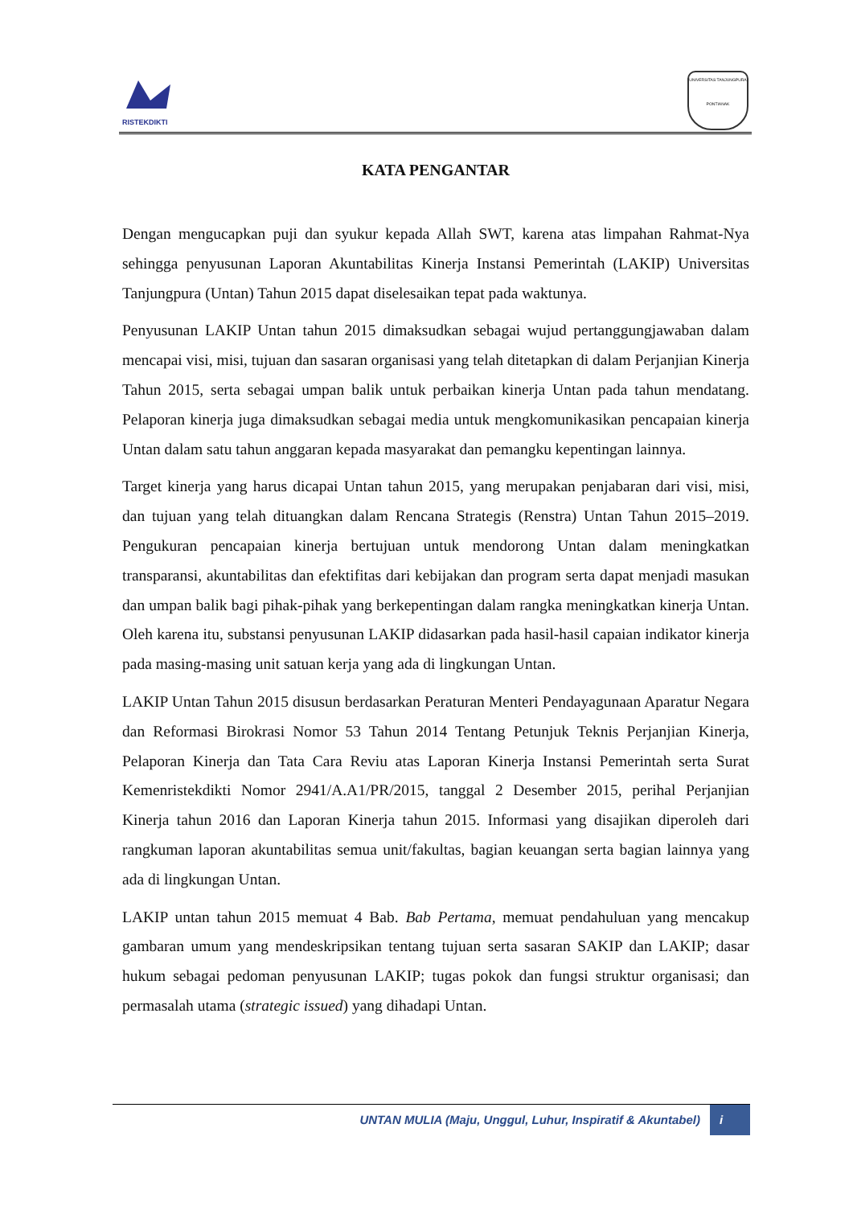RISTEKDIKTI
UNIVERSITAS TANJUNGPURA
PONTIANAK
KATA PENGANTAR
Dengan mengucapkan puji dan syukur kepada Allah SWT, karena atas limpahan Rahmat-Nya sehingga penyusunan Laporan Akuntabilitas Kinerja Instansi Pemerintah (LAKIP) Universitas Tanjungpura (Untan) Tahun 2015 dapat diselesaikan tepat pada waktunya.
Penyusunan LAKIP Untan tahun 2015 dimaksudkan sebagai wujud pertanggungjawaban dalam mencapai visi, misi, tujuan dan sasaran organisasi yang telah ditetapkan di dalam Perjanjian Kinerja Tahun 2015, serta sebagai umpan balik untuk perbaikan kinerja Untan pada tahun mendatang. Pelaporan kinerja juga dimaksudkan sebagai media untuk mengkomunikasikan pencapaian kinerja Untan dalam satu tahun anggaran kepada masyarakat dan pemangku kepentingan lainnya.
Target kinerja yang harus dicapai Untan tahun 2015, yang merupakan penjabaran dari visi, misi, dan tujuan yang telah dituangkan dalam Rencana Strategis (Renstra) Untan Tahun 2015–2019. Pengukuran pencapaian kinerja bertujuan untuk mendorong Untan dalam meningkatkan transparansi, akuntabilitas dan efektifitas dari kebijakan dan program serta dapat menjadi masukan dan umpan balik bagi pihak-pihak yang berkepentingan dalam rangka meningkatkan kinerja Untan. Oleh karena itu, substansi penyusunan LAKIP didasarkan pada hasil-hasil capaian indikator kinerja pada masing-masing unit satuan kerja yang ada di lingkungan Untan.
LAKIP Untan Tahun 2015 disusun berdasarkan Peraturan Menteri Pendayagunaan Aparatur Negara dan Reformasi Birokrasi Nomor 53 Tahun 2014 Tentang Petunjuk Teknis Perjanjian Kinerja, Pelaporan Kinerja dan Tata Cara Reviu atas Laporan Kinerja Instansi Pemerintah serta Surat Kemenristekdikti Nomor 2941/A.A1/PR/2015, tanggal 2 Desember 2015, perihal Perjanjian Kinerja tahun 2016 dan Laporan Kinerja tahun 2015. Informasi yang disajikan diperoleh dari rangkuman laporan akuntabilitas semua unit/fakultas, bagian keuangan serta bagian lainnya yang ada di lingkungan Untan.
LAKIP untan tahun 2015 memuat 4 Bab. Bab Pertama, memuat pendahuluan yang mencakup gambaran umum yang mendeskripsikan tentang tujuan serta sasaran SAKIP dan LAKIP; dasar hukum sebagai pedoman penyusunan LAKIP; tugas pokok dan fungsi struktur organisasi; dan permasalah utama (strategic issued) yang dihadapi Untan.
UNTAN MULIA (Maju, Unggul, Luhur, Inspiratif & Akuntabel)
i